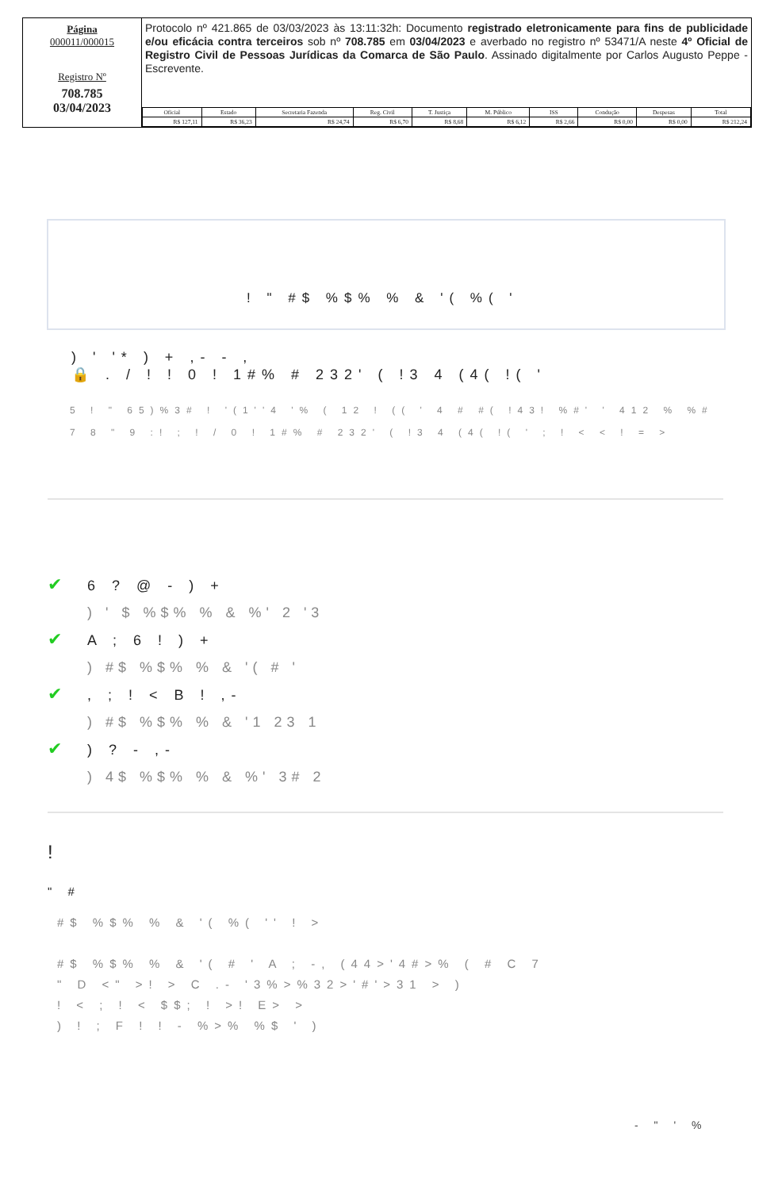Página
000011/000015
Registro Nº
708.785
03/04/2023
Protocolo nº 421.865 de 03/03/2023 às 13:11:32h: Documento registrado eletronicamente para fins de publicidade e/ou eficácia contra terceiros sob nº 708.785 em 03/04/2023 e averbado no registro nº 53471/A neste 4º Oficial de Registro Civil de Pessoas Jurídicas da Comarca de São Paulo. Assinado digitalmente por Carlos Augusto Peppe - Escrevente.
| Oficial | Estado | Secretaria Fazenda | Reg. Civil | T. Justiça | M. Público | ISS | Condução | Despesas | Total |
| --- | --- | --- | --- | --- | --- | --- | --- | --- | --- |
| R$ 127,11 | R$ 36,23 | R$ 24,74 | R$ 6,70 | R$ 8,68 | R$ 6,12 | R$ 2,66 | R$ 0,00 | R$ 0,00 | R$ 212,24 |
! " #$ %$% % & '( %( '
) ' '* ) + ,- - ,
🔒 . / ! ! 0 ! 1#% # 232' ( !3 4 (4( !( '
5 ! " 65)%3# ! '(1''4 '% ( 12 ! (( ' 4 # #( !43! %#' ' 412 % %#
7 8 " 9 :! ; ! / 0 ! 1#% # 232' ( !3 4 (4( !( ' ; ! < < ! = >
✔ 6 ? @ - ) +
) ' $ %$% % & %' 2 '3
✔ A ; 6 ! ) +
) #$ %$% % & '( # '
✔, ; ! < B ! ,-
) #$ %$% % & '1 23 1
✔) ? - ,-
) 4$ %$% % & %' 3# 2
!
" #
#$ %$% % & '( %( '' ! >
#$ %$% % & '( # ' A ; -, (44>'4#>% ( # C 7
" D <" >! > C .- '3%>%32>'#'>31 > )
! < ; ! < $$; ! >! E> >
) ! ; F ! ! - %>% %$ ' )
- " ' %